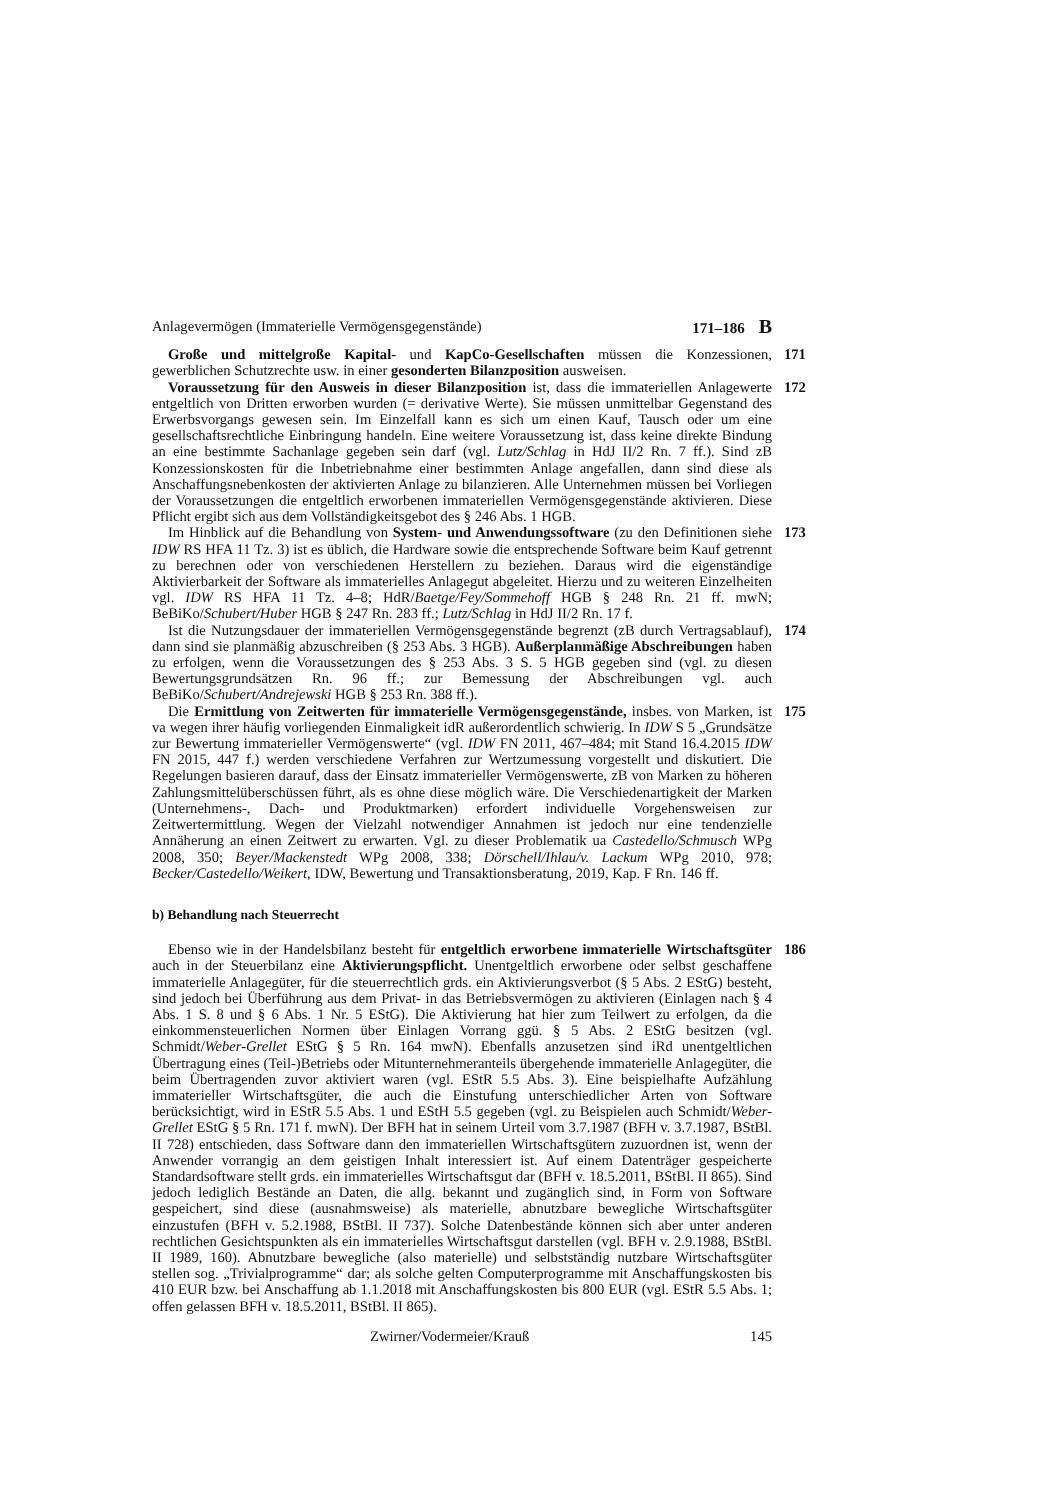Anlagevermögen (Immaterielle Vermögensgegenstände) 171–186 B
Große und mittelgroße Kapital- und KapCo-Gesellschaften müssen die Konzessionen, gewerblichen Schutzrechte usw. in einer gesonderten Bilanzposition ausweisen.
171
Voraussetzung für den Ausweis in dieser Bilanzposition ist, dass die immateriellen Anlagewerte entgeltlich von Dritten erworben wurden (= derivative Werte). Sie müssen unmittelbar Gegenstand des Erwerbsvorgangs gewesen sein. Im Einzelfall kann es sich um einen Kauf, Tausch oder um eine gesellschaftsrechtliche Einbringung handeln. Eine weitere Voraussetzung ist, dass keine direkte Bindung an eine bestimmte Sachanlage gegeben sein darf (vgl. Lutz/Schlag in HdJ II/2 Rn. 7 ff.). Sind zB Konzessionskosten für die Inbetriebnahme einer bestimmten Anlage angefallen, dann sind diese als Anschaffungsnebenkosten der aktivierten Anlage zu bilanzieren. Alle Unternehmen müssen bei Vorliegen der Voraussetzungen die entgeltlich erworbenen immateriellen Vermögensgegenstände aktivieren. Diese Pflicht ergibt sich aus dem Vollständigkeitsgebot des § 246 Abs. 1 HGB.
172
Im Hinblick auf die Behandlung von System- und Anwendungssoftware (zu den Definitionen siehe IDW RS HFA 11 Tz. 3) ist es üblich, die Hardware sowie die entsprechende Software beim Kauf getrennt zu berechnen oder von verschiedenen Herstellern zu beziehen. Daraus wird die eigenständige Aktivierbarkeit der Software als immaterielles Anlagegut abgeleitet. Hierzu und zu weiteren Einzelheiten vgl. IDW RS HFA 11 Tz. 4–8; HdR/Baetge/Fey/Sommehoff HGB § 248 Rn. 21 ff. mwN; BeBiKo/Schubert/Huber HGB § 247 Rn. 283 ff.; Lutz/Schlag in HdJ II/2 Rn. 17 f.
173
Ist die Nutzungsdauer der immateriellen Vermögensgegenstände begrenzt (zB durch Vertragsablauf), dann sind sie planmäßig abzuschreiben (§ 253 Abs. 3 HGB). Außerplanmäßige Abschreibungen haben zu erfolgen, wenn die Voraussetzungen des § 253 Abs. 3 S. 5 HGB gegeben sind (vgl. zu diesen Bewertungsgrundsätzen Rn. 96 ff.; zur Bemessung der Abschreibungen vgl. auch BeBiKo/Schubert/Andrejewski HGB § 253 Rn. 388 ff.).
174
Die Ermittlung von Zeitwerten für immaterielle Vermögensgegenstände, insbes. von Marken, ist va wegen ihrer häufig vorliegenden Einmaligkeit idR außerordentlich schwierig. In IDW S 5 „Grundsätze zur Bewertung immaterieller Vermögenswerte“ (vgl. IDW FN 2011, 467–484; mit Stand 16.4.2015 IDW FN 2015, 447 f.) werden verschiedene Verfahren zur Wertzumessung vorgestellt und diskutiert. Die Regelungen basieren darauf, dass der Einsatz immaterieller Vermögenswerte, zB von Marken zu höheren Zahlungsmittelüberschüssen führt, als es ohne diese möglich wäre. Die Verschiedenartigkeit der Marken (Unternehmens-, Dach- und Produktmarken) erfordert individuelle Vorgehensweisen zur Zeitwertermittlung. Wegen der Vielzahl notwendiger Annahmen ist jedoch nur eine tendenzielle Annäherung an einen Zeitwert zu erwarten. Vgl. zu dieser Problematik ua Castedello/Schmusch WPg 2008, 350; Beyer/Mackenstedt WPg 2008, 338; Dörschell/Ihlau/v. Lackum WPg 2010, 978; Becker/Castedello/Weikert, IDW, Bewertung und Transaktionsberatung, 2019, Kap. F Rn. 146 ff.
175
b) Behandlung nach Steuerrecht
Ebenso wie in der Handelsbilanz besteht für entgeltlich erworbene immaterielle Wirtschaftsgüter auch in der Steuerbilanz eine Aktivierungspflicht. Unentgeltlich erworbene oder selbst geschaffene immaterielle Anlagegüter, für die steuerrechtlich grds. ein Aktivierungsverbot (§ 5 Abs. 2 EStG) besteht, sind jedoch bei Überführung aus dem Privat- in das Betriebsvermögen zu aktivieren (Einlagen nach § 4 Abs. 1 S. 8 und § 6 Abs. 1 Nr. 5 EStG). Die Aktivierung hat hier zum Teilwert zu erfolgen, da die einkommensteuerlichen Normen über Einlagen Vorrang ggü. § 5 Abs. 2 EStG besitzen (vgl. Schmidt/Weber-Grellet EStG § 5 Rn. 164 mwN). Ebenfalls anzusetzen sind iRd unentgeltlichen Übertragung eines (Teil-)Betriebs oder Mitunternehmeranteils übergehende immaterielle Anlagegüter, die beim Übertragenden zuvor aktiviert waren (vgl. EStR 5.5 Abs. 3). Eine beispielhafte Aufzählung immaterieller Wirtschaftsgüter, die auch die Einstufung unterschiedlicher Arten von Software berücksichtigt, wird in EStR 5.5 Abs. 1 und EStH 5.5 gegeben (vgl. zu Beispielen auch Schmidt/Weber-Grellet EStG § 5 Rn. 171 f. mwN). Der BFH hat in seinem Urteil vom 3.7.1987 (BFH v. 3.7.1987, BStBl. II 728) entschieden, dass Software dann den immateriellen Wirtschaftsgütern zuzuordnen ist, wenn der Anwender vorrangig an dem geistigen Inhalt interessiert ist. Auf einem Datenträger gespeicherte Standardsoftware stellt grds. ein immaterielles Wirtschaftsgut dar (BFH v. 18.5.2011, BStBl. II 865). Sind jedoch lediglich Bestände an Daten, die allg. bekannt und zugänglich sind, in Form von Software gespeichert, sind diese (ausnahmsweise) als materielle, abnutzbare bewegliche Wirtschaftsgüter einzustufen (BFH v. 5.2.1988, BStBl. II 737). Solche Datenbestände können sich aber unter anderen rechtlichen Gesichtspunkten als ein immaterielles Wirtschaftsgut darstellen (vgl. BFH v. 2.9.1988, BStBl. II 1989, 160). Abnutzbare bewegliche (also materielle) und selbstständig nutzbare Wirtschaftsgüter stellen sog. „Trivialprogramme“ dar; als solche gelten Computerprogramme mit Anschaffungskosten bis 410 EUR bzw. bei Anschaffung ab 1.1.2018 mit Anschaffungskosten bis 800 EUR (vgl. EStR 5.5 Abs. 1; offen gelassen BFH v. 18.5.2011, BStBl. II 865).
186
Zwirner/Vodermeier/Krauß 145